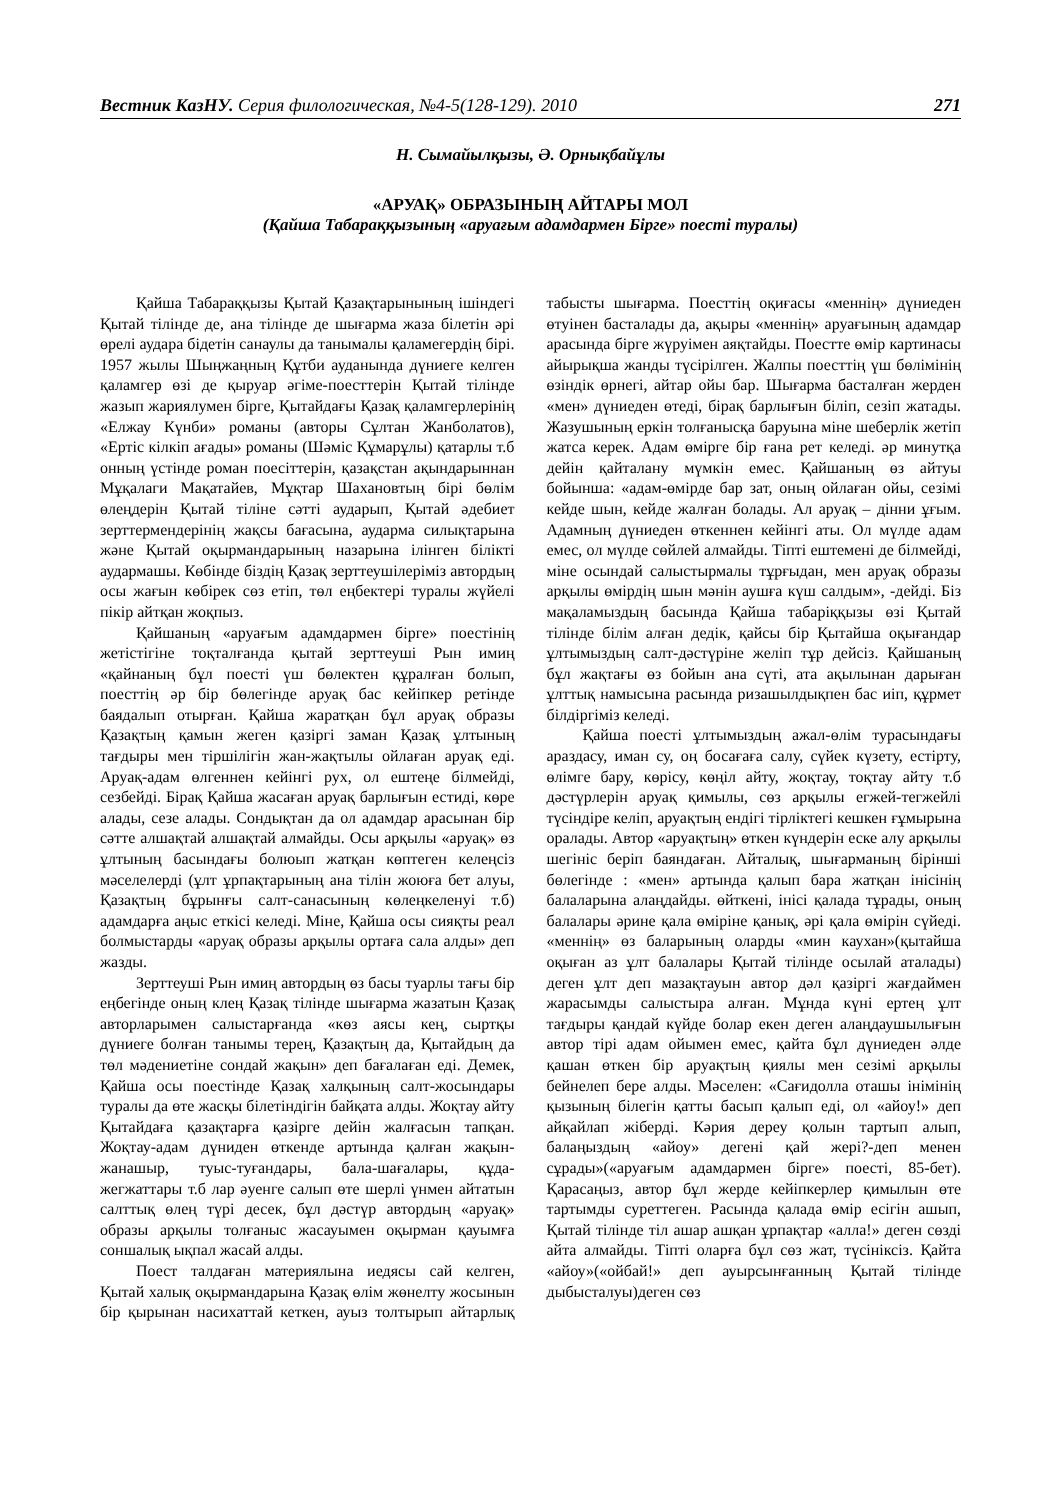Вестник КазНУ. Серия филологическая, №4-5(128-129). 2010 271
Н. Сымайылқызы, Ә. Орнықбайұлы
«АРУАҚ» ОБРАЗЫНЫҢ АЙТАРЫ МОЛ
(Қайша Табараққызының «аруағым адамдармен Бірге» поесті туралы)
Қайша Табараққызы Қытай Қазақтарынының ішіндегі Қытай тілінде де, ана тілінде де шығарма жаза білетін әрі өрелі аудара бідетін санаулы да танымалы қаламегердің бірі. 1957 жылы Шыңжаңның Құтби ауданында дүниеге келген қаламгер өзі де қыруар әгіме-поесттерін Қытай тілінде жазып жариялумен бірге, Қытайдағы Қазақ қаламгерлерінің «Елжау Күнби» романы (авторы Сұлтан Жанболатов), «Ертіс кілкіп ағады» романы (Шәміс Құмарұлы) қатарлы т.б онның үстінде роман поесіттерін, қазақстан ақындарыннан Мұқалаги Мақатайев, Мұқтар Шахановтың бірі бөлім өлеңдерін Қытай тіліне сәтті аударып, Қытай әдебиет зерттермендерінің жақсы бағасына, аудармa силықтарына және Қытай оқырмандарының назарына ілінген білікті аудармашы. Көбінде біздің Қазақ зерттеушілеріміз автордың осы жағын көбірек сөз етіп, төл еңбектері туралы жүйелі пікір айтқан жоқпыз.
Қайшаның «аруағым адамдармен бірге» поестінің жетістігіне тоқталғанда қытай зерттеуші Рын имиң «қайнаның бұл поесті үш бөлектен құралған болып, поесттің әр бір бөлегінде аруақ бас кейіпкер ретінде баядалып отырған. Қайша жаратқан бұл аруақ образы Қазақтың қамын жеген қазіргі заман Қазақ ұлтының тағдыры мен тіршілігін жан-жақтылы ойлаған аруақ еді. Аруақ-адам өлгеннен кейінгі рух, ол ештеңе білмейді, сезбейді. Бірақ Қайша жасаған аруақ барлығын естиді, көре алады, сезе алады. Сондықтан да ол адамдар арасынан бір сәтте алшақтай алшақтай алмайды. Осы арқылы «аруақ» өз ұлтының басындағы болюып жатқан көптеген келеңсіз мәселелерді (ұлт ұрпақтарының ана тілін жоюға бет алуы, Қазақтың бұрынғы салт-санасының көлеңкеленуі т.б) адамдарға аңыс еткісі келеді. Міне, Қайша осы сияқты реал болмыстарды «аруақ образы арқылы ортаға сала алды» деп жазды.
Зерттеуші Рын имиң автордың өз басы туарлы тағы бір еңбегінде оның клең Қазақ тілінде шығарма жазатын Қазақ авторларымен салыстарғанда «көз аясы кең, сыртқы дүниеге болған танымы терең, Қазақтың да, Қытайдың да төл мәдениетіне сондай жақын» деп бағалаған еді. Демек, Қайша осы поестінде Қазақ халқының салт-жосындары туралы да өте жасқы білетіндігін байқата алды. Жоқтау айту Қытайдаға қазақтарға қазірге дейін жалғасын тапқан. Жоқтау-адам дүниден өткенде артында қалған жақын-жанашыр, туыс-туғандары, бала-шағалары, құда-жегжаттары т.б лар әуенге салып өте шерлі үнмен айтатын салттық өлең түрі десек, бұл дәстүр автордың «аруақ» образы арқылы толғаныс жасауымен оқырман қауымға сoншалық ықпал жасай алды.
Поест талдаған материялына иедясы сай келген, Қытай халық оқырмандарына Қазақ өлім жөнелту жосынын бір қырынан насихаттай кеткен, ауыз толтырып айтарлық табысты шығарма. Поесттің оқиғасы «меннің» дүниеден өтуінен басталады да, ақыры «меннің» аруағының адамдар арасында бірге жүруімен аяқтайды. Поестте өмір картинасы айырықша жанды түсірілген. Жалпы поесттің үш бөлімінің өзіндік өрнегі, айтар ойы бар. Шығарма басталған жерден «мен» дүниеден өтеді, бірақ барлығын біліп, сезіп жатады. Жазушының еркін толғанысқа баруына міне шеберлік жетіп жатса керек. Адам өмірге бір ғана рет келеді. әр минутқа дейін қайталану мүмкін емес. Қайшаның өз айтуы бойынша: «адам-өмірде бар зат, оның ойлаған ойы, сезімі кейде шын, кейде жалған болады. Ал аруақ – дінни ұғым. Адамның дүниеден өткеннен кейінгі аты. Ол мүлде адам емес, ол мүлде сөйлей алмайды. Тіпті ештемені де білмейді, міне осындай салыстырмалы тұрғыдан, мен аруақ образы арқылы өмірдің шын мәнін аушға күш салдым», -дейді. Біз мақаламыздың басында Қайша табаріққызы өзі Қытай тілінде білім алған дедік, қайсы бір Қытайша оқығандар ұлтымыздың салт-дәстүріне желіп тұр дейсіз. Қайшаның бұл жақтағы өз бойын ана сүті, ата ақылынан дарыған ұлттық намысына расында ризашылдықпен бас иіп, құрмет білдіргіміз келеді.
Қайша поесті ұлтымыздың ажал-өлім турасындағы араздасу, иман су, оң босағаға салу, сүйек күзету, естірту, өлімге бару, көрісу, көңіл айту, жоқтау, тоқтау айту т.б дәстүрлерін аруақ қимылы, сөз арқылы егжей-тегжейлі түсіндіре келіп, аруақтың ендігі тірліктегі кешкен ғұмырына оралады. Автор «аруақтың» өткен күндерін еске алу арқылы шегініс беріп баяндаған. Айталық, шығарманың бірінші бөлегінде : «мен» артында қалып бара жатқан інісінің балаларына алаңдайды. өйткені, інісі қалада тұрады, оның балалары әрине қала өміріне қанық, әрі қала өмірін сүйеді. «меннің» өз баларының оларды «мин каухан»(қытайша оқыған аз ұлт балалары Қытай тілінде осылай аталады) деген ұлт деп мазақтауын автор дәл қазіргі жағдаймен жарасымды салыстыра алған. Мұнда күні ертең ұлт тағдыры қандай күйде болар екен деген алаңдаушылығын автор тірі адам ойымен емес, қайта бұл дүниеден әлде қашан өткен бір аруақтың қиялы мен сезімі арқылы бейнелеп бере алды. Мәселен: «Сағидолла оташы інімінің қызының білегін қатты басып қалып еді, ол «айоу!» деп айқайлап жіберді. Кәрия дереу қолын тартып алып, балаңыздың «айоу» дегені қай жері?-деп менен сұрады»(«аруағым адамдармен бірге» поесті, 85-бет). Қарасаңыз, автор бұл жерде кейіпкерлер қимылын өте тартымды суреттеген. Расында қалада өмір есігін ашып, Қытай тілінде тіл ашар ашқан ұрпақтар «алла!» деген сөзді айта алмайды. Тіпті оларға бұл сөз жат, түсініксіз. Қайта «айоу»(«ойбай!» деп ауырсынғанның Қытай тілінде дыбысталуы)деген сөз